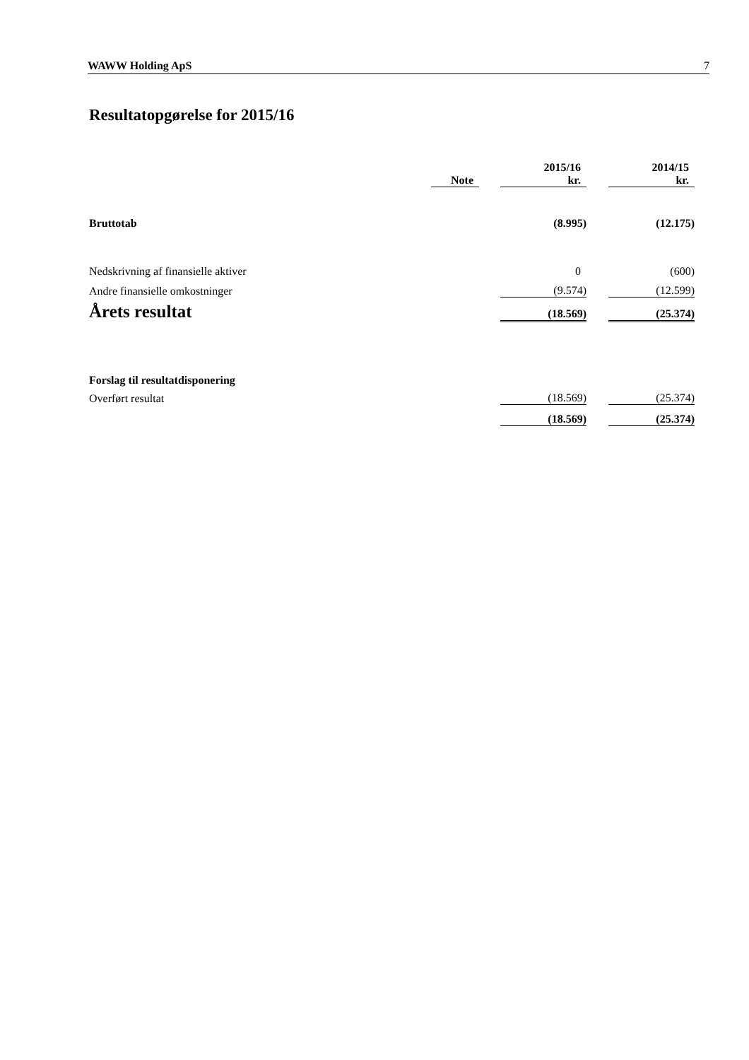WAWW Holding ApS 7
Resultatopgørelse for 2015/16
| | Note | | 2015/16 kr. | | 2014/15 kr. |
| Bruttotab | | | (8.995) | | (12.175) |
| Nedskrivning af finansielle aktiver | | | 0 | | (600) |
| Andre finansielle omkostninger | | | (9.574) | | (12.599) |
| Årets resultat | | | (18.569) | | (25.374) |
| Forslag til resultatdisponering | | | | | |
| Overført resultat | | | (18.569) | | (25.374) |
| | | | (18.569) | | (25.374) |